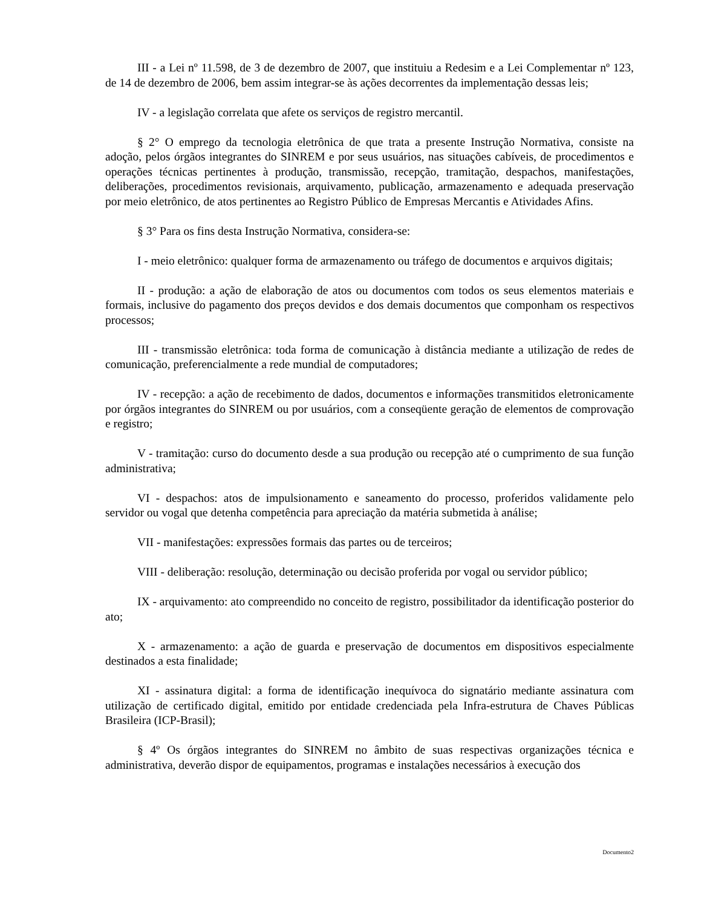III - a Lei nº 11.598, de 3 de dezembro de 2007, que instituiu a Redesim e a Lei Complementar nº 123, de 14 de dezembro de 2006, bem assim integrar-se às ações decorrentes da implementação dessas leis;
IV - a legislação correlata que afete os serviços de registro mercantil.
§ 2° O emprego da tecnologia eletrônica de que trata a presente Instrução Normativa, consiste na adoção, pelos órgãos integrantes do SINREM e por seus usuários, nas situações cabíveis, de procedimentos e operações técnicas pertinentes à produção, transmissão, recepção, tramitação, despachos, manifestações, deliberações, procedimentos revisionais, arquivamento, publicação, armazenamento e adequada preservação por meio eletrônico, de atos pertinentes ao Registro Público de Empresas Mercantis e Atividades Afins.
§ 3° Para os fins desta Instrução Normativa, considera-se:
I - meio eletrônico: qualquer forma de armazenamento ou tráfego de documentos e arquivos digitais;
II - produção: a ação de elaboração de atos ou documentos com todos os seus elementos materiais e formais, inclusive do pagamento dos preços devidos e dos demais documentos que componham os respectivos processos;
III - transmissão eletrônica: toda forma de comunicação à distância mediante a utilização de redes de comunicação, preferencialmente a rede mundial de computadores;
IV - recepção: a ação de recebimento de dados, documentos e informações transmitidos eletronicamente por órgãos integrantes do SINREM ou por usuários, com a conseqüente geração de elementos de comprovação e registro;
V - tramitação: curso do documento desde a sua produção ou recepção até o cumprimento de sua função administrativa;
VI - despachos: atos de impulsionamento e saneamento do processo, proferidos validamente pelo servidor ou vogal que detenha competência para apreciação da matéria submetida à análise;
VII - manifestações: expressões formais das partes ou de terceiros;
VIII - deliberação: resolução, determinação ou decisão proferida por vogal ou servidor público;
IX - arquivamento: ato compreendido no conceito de registro, possibilitador da identificação posterior do ato;
X - armazenamento: a ação de guarda e preservação de documentos em dispositivos especialmente destinados a esta finalidade;
XI - assinatura digital: a forma de identificação inequívoca do signatário mediante assinatura com utilização de certificado digital, emitido por entidade credenciada pela Infra-estrutura de Chaves Públicas Brasileira (ICP-Brasil);
§ 4º Os órgãos integrantes do SINREM no âmbito de suas respectivas organizações técnica e administrativa, deverão dispor de equipamentos, programas e instalações necessários à execução dos
Documento2